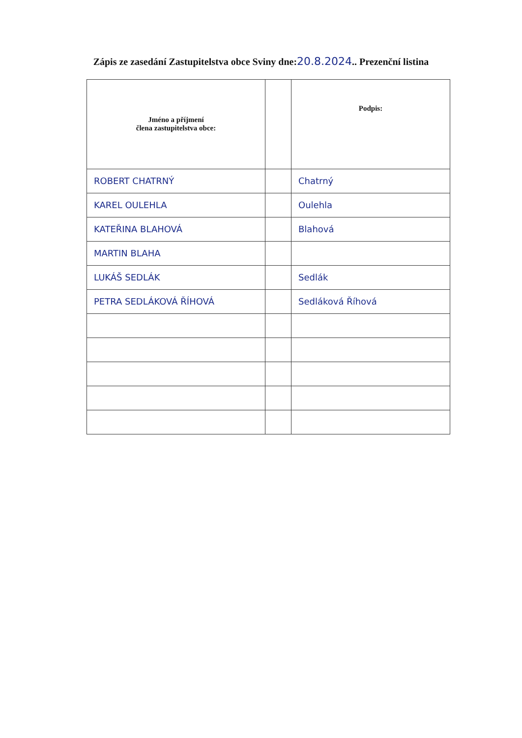Zápis ze zasedání Zastupitelstva obce Sviny dne:20.8.2024.. Prezenční listina
| Jméno a příjmení člena zastupitelstva obce: | | Podpis: |
| --- | --- | --- |
| ROBERT CHATRNÝ | | Chatrný |
| KAREL OULEHLA | | Oulehla |
| KATEŘINA BLAHOVÁ | | Blahová |
| MARTIN BLAHA | | |
| LUKÁŠ SEDLÁK | | Sedlák |
| PETRA SEDLÁKOVÁ ŘÍHOVÁ | | Sedláková Říhová |